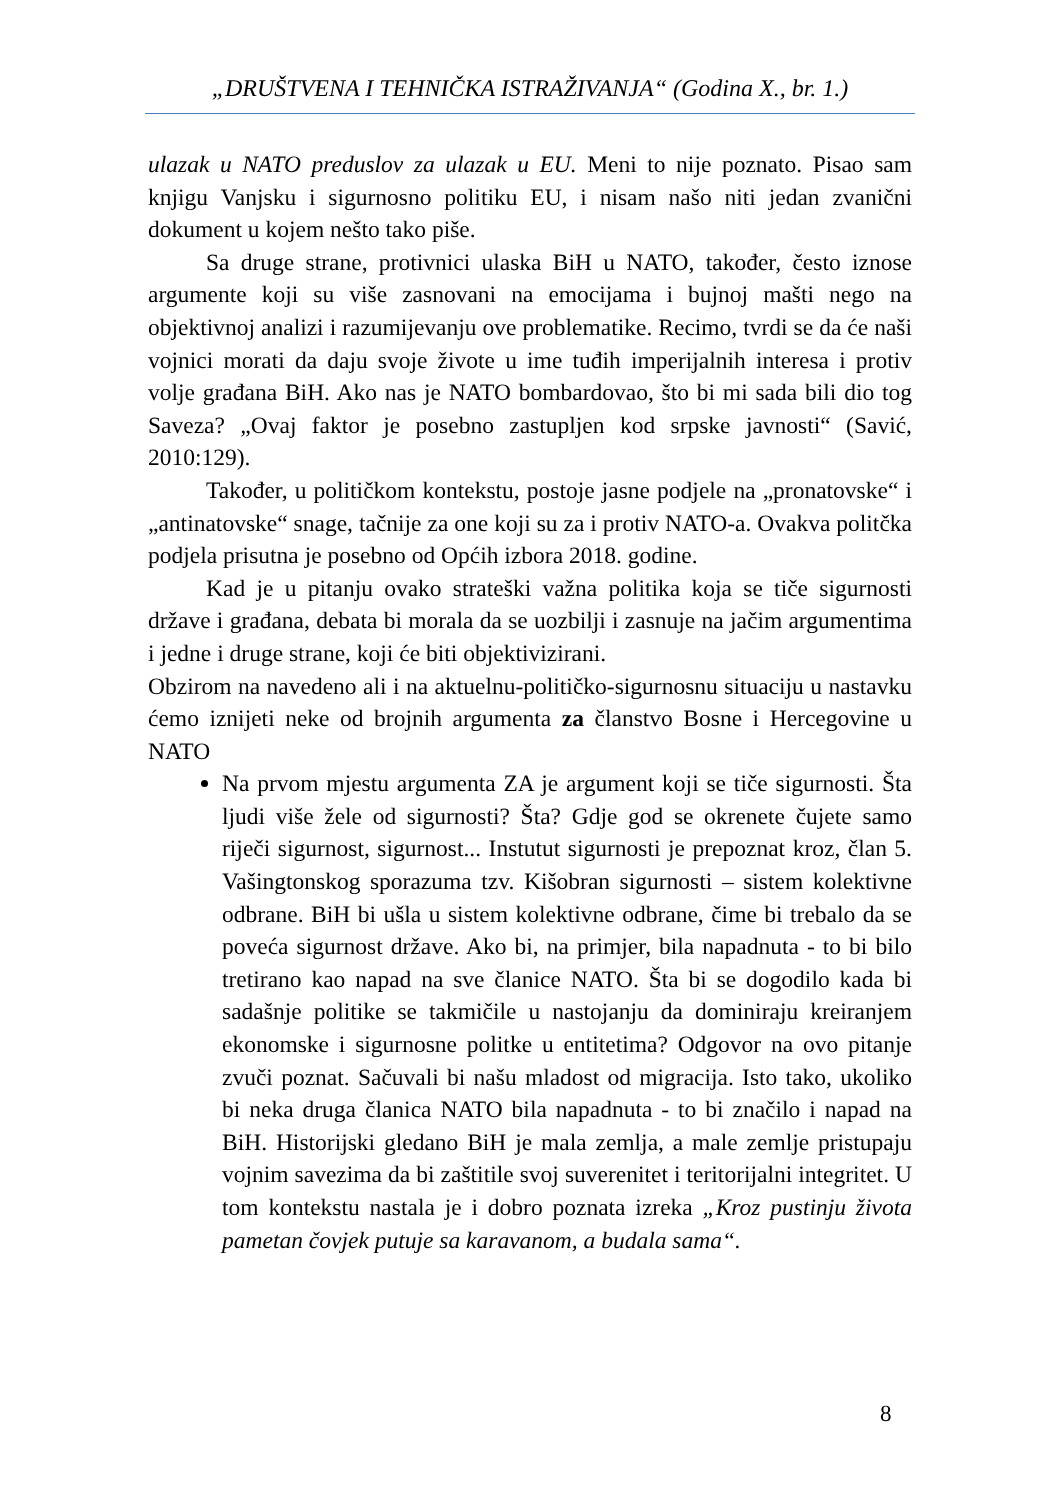„DRUŠTVENA I TEHNIČKA ISTRAŽIVANJA“ (Godina X., br. 1.)
ulazak u NATO preduslov za ulazak u EU. Meni to nije poznato. Pisao sam knjigu Vanjsku i sigurnosno politiku EU, i nisam našo niti jedan zvanični dokument u kojem nešto tako piše.
Sa druge strane, protivnici ulaska BiH u NATO, također, često iznose argumente koji su više zasnovani na emocijama i bujnoj mašti nego na objektivnoj analizi i razumijevanju ove problematike. Recimo, tvrdi se da će naši vojnici morati da daju svoje živote u ime tuđih imperijalnih interesa i protiv volje građana BiH. Ako nas je NATO bombardovao, što bi mi sada bili dio tog Saveza? „Ovaj faktor je posebno zastupljen kod srpske javnosti“ (Savić, 2010:129).
Također, u političkom kontekstu, postoje jasne podjele na „pronatovske“ i „antinatovske“ snage, tačnije za one koji su za i protiv NATO-a. Ovakva politčka podjela prisutna je posebno od Općih izbora 2018. godine.
Kad je u pitanju ovako strateški važna politika koja se tiče sigurnosti države i građana, debata bi morala da se uozbilji i zasnuje na jačim argumentima i jedne i druge strane, koji će biti objektivizirani.
Obzirom na navedeno ali i na aktuelnu-političko-sigurnosnu situaciju u nastavku ćemo iznijeti neke od brojnih argumenta za članstvo Bosne i Hercegovine u NATO
Na prvom mjestu argumenta ZA je argument koji se tiče sigurnosti. Šta ljudi više žele od sigurnosti? Šta? Gdje god se okrenete čujete samo riječi sigurnost, sigurnost... Instutut sigurnosti je prepoznat kroz, član 5. Vašingtonskog sporazuma tzv. Kišobran sigurnosti – sistem kolektivne odbrane. BiH bi ušla u sistem kolektivne odbrane, čime bi trebalo da se poveća sigurnost države. Ako bi, na primjer, bila napadnuta - to bi bilo tretirano kao napad na sve članice NATO. Šta bi se dogodilo kada bi sadašnje politike se takmičile u nastojanju da dominiraju kreiranjem ekonomske i sigurnosne politke u entitetima? Odgovor na ovo pitanje zvuči poznat. Sačuvali bi našu mladost od migracija. Isto tako, ukoliko bi neka druga članica NATO bila napadnuta - to bi značilo i napad na BiH. Historijski gledano BiH je mala zemlja, a male zemlje pristupaju vojnim savezima da bi zaštitile svoj suverenitet i teritorijalni integritet. U tom kontekstu nastala je i dobro poznata izreka „Kroz pustinju života pametan čovjek putuje sa karavanom, a budala sama“.
8